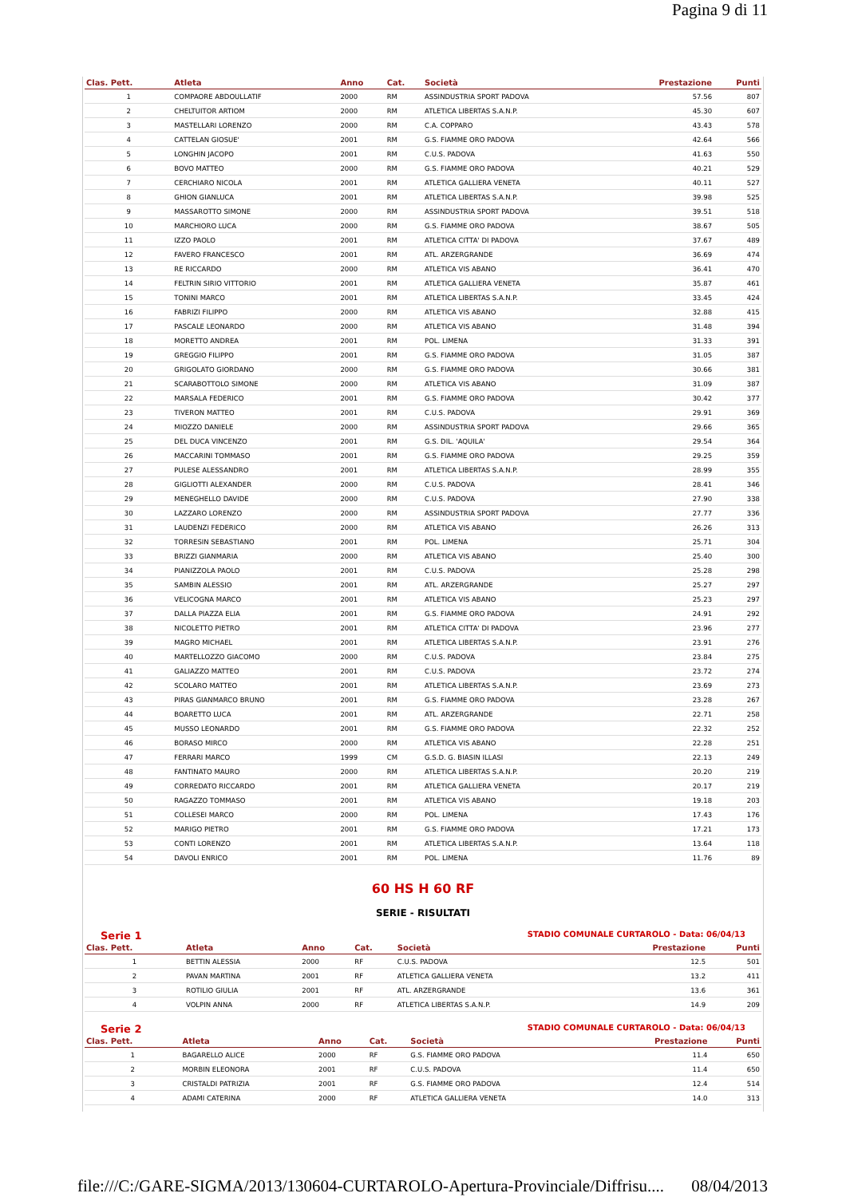Pagina 9 di 11
| Clas. Pett. | Atleta | Anno | Cat. | Società | Prestazione | Punti |
| --- | --- | --- | --- | --- | --- | --- |
| 1 | COMPAORE ABDOULLATIF | 2000 | RM | ASSINDUSTRIA SPORT PADOVA | 57.56 | 807 |
| 2 | CHELTUITOR ARTIOM | 2000 | RM | ATLETICA LIBERTAS S.A.N.P. | 45.30 | 607 |
| 3 | MASTELLARI LORENZO | 2000 | RM | C.A. COPPARO | 43.43 | 578 |
| 4 | CATTELAN GIOSUE' | 2001 | RM | G.S. FIAMME ORO PADOVA | 42.64 | 566 |
| 5 | LONGHIN JACOPO | 2001 | RM | C.U.S. PADOVA | 41.63 | 550 |
| 6 | BOVO MATTEO | 2000 | RM | G.S. FIAMME ORO PADOVA | 40.21 | 529 |
| 7 | CERCHIARO NICOLA | 2001 | RM | ATLETICA GALLIERA VENETA | 40.11 | 527 |
| 8 | GHION GIANLUCA | 2001 | RM | ATLETICA LIBERTAS S.A.N.P. | 39.98 | 525 |
| 9 | MASSAROTTO SIMONE | 2000 | RM | ASSINDUSTRIA SPORT PADOVA | 39.51 | 518 |
| 10 | MARCHIORO LUCA | 2000 | RM | G.S. FIAMME ORO PADOVA | 38.67 | 505 |
| 11 | IZZO PAOLO | 2001 | RM | ATLETICA CITTA' DI PADOVA | 37.67 | 489 |
| 12 | FAVERO FRANCESCO | 2001 | RM | ATL. ARZERGRANDE | 36.69 | 474 |
| 13 | RE RICCARDO | 2000 | RM | ATLETICA VIS ABANO | 36.41 | 470 |
| 14 | FELTRIN SIRIO VITTORIO | 2001 | RM | ATLETICA GALLIERA VENETA | 35.87 | 461 |
| 15 | TONINI MARCO | 2001 | RM | ATLETICA LIBERTAS S.A.N.P. | 33.45 | 424 |
| 16 | FABRIZI FILIPPO | 2000 | RM | ATLETICA VIS ABANO | 32.88 | 415 |
| 17 | PASCALE LEONARDO | 2000 | RM | ATLETICA VIS ABANO | 31.48 | 394 |
| 18 | MORETTO ANDREA | 2001 | RM | POL. LIMENA | 31.33 | 391 |
| 19 | GREGGIO FILIPPO | 2001 | RM | G.S. FIAMME ORO PADOVA | 31.05 | 387 |
| 20 | GRIGOLATO GIORDANO | 2000 | RM | G.S. FIAMME ORO PADOVA | 30.66 | 381 |
| 21 | SCARABOTTOLO SIMONE | 2000 | RM | ATLETICA VIS ABANO | 31.09 | 387 |
| 22 | MARSALA FEDERICO | 2001 | RM | G.S. FIAMME ORO PADOVA | 30.42 | 377 |
| 23 | TIVERON MATTEO | 2001 | RM | C.U.S. PADOVA | 29.91 | 369 |
| 24 | MIOZZO DANIELE | 2000 | RM | ASSINDUSTRIA SPORT PADOVA | 29.66 | 365 |
| 25 | DEL DUCA VINCENZO | 2001 | RM | G.S. DIL. 'AQUILA' | 29.54 | 364 |
| 26 | MACCARINI TOMMASO | 2001 | RM | G.S. FIAMME ORO PADOVA | 29.25 | 359 |
| 27 | PULESE ALESSANDRO | 2001 | RM | ATLETICA LIBERTAS S.A.N.P. | 28.99 | 355 |
| 28 | GIGLIOTTI ALEXANDER | 2000 | RM | C.U.S. PADOVA | 28.41 | 346 |
| 29 | MENEGHELLO DAVIDE | 2000 | RM | C.U.S. PADOVA | 27.90 | 338 |
| 30 | LAZZARO LORENZO | 2000 | RM | ASSINDUSTRIA SPORT PADOVA | 27.77 | 336 |
| 31 | LAUDENZI FEDERICO | 2000 | RM | ATLETICA VIS ABANO | 26.26 | 313 |
| 32 | TORRESIN SEBASTIANO | 2001 | RM | POL. LIMENA | 25.71 | 304 |
| 33 | BRIZZI GIANMARIA | 2000 | RM | ATLETICA VIS ABANO | 25.40 | 300 |
| 34 | PIANIZZOLA PAOLO | 2001 | RM | C.U.S. PADOVA | 25.28 | 298 |
| 35 | SAMBIN ALESSIO | 2001 | RM | ATL. ARZERGRANDE | 25.27 | 297 |
| 36 | VELICOGNA MARCO | 2001 | RM | ATLETICA VIS ABANO | 25.23 | 297 |
| 37 | DALLA PIAZZA ELIA | 2001 | RM | G.S. FIAMME ORO PADOVA | 24.91 | 292 |
| 38 | NICOLETTO PIETRO | 2001 | RM | ATLETICA CITTA' DI PADOVA | 23.96 | 277 |
| 39 | MAGRO MICHAEL | 2001 | RM | ATLETICA LIBERTAS S.A.N.P. | 23.91 | 276 |
| 40 | MARTELLOZZO GIACOMO | 2000 | RM | C.U.S. PADOVA | 23.84 | 275 |
| 41 | GALIAZZO MATTEO | 2001 | RM | C.U.S. PADOVA | 23.72 | 274 |
| 42 | SCOLARO MATTEO | 2001 | RM | ATLETICA LIBERTAS S.A.N.P. | 23.69 | 273 |
| 43 | PIRAS GIANMARCO BRUNO | 2001 | RM | G.S. FIAMME ORO PADOVA | 23.28 | 267 |
| 44 | BOARETTO LUCA | 2001 | RM | ATL. ARZERGRANDE | 22.71 | 258 |
| 45 | MUSSO LEONARDO | 2001 | RM | G.S. FIAMME ORO PADOVA | 22.32 | 252 |
| 46 | BORASO MIRCO | 2000 | RM | ATLETICA VIS ABANO | 22.28 | 251 |
| 47 | FERRARI MARCO | 1999 | CM | G.S.D. G. BIASIN ILLASI | 22.13 | 249 |
| 48 | FANTINATO MAURO | 2000 | RM | ATLETICA LIBERTAS S.A.N.P. | 20.20 | 219 |
| 49 | CORREDATO RICCARDO | 2001 | RM | ATLETICA GALLIERA VENETA | 20.17 | 219 |
| 50 | RAGAZZO TOMMASO | 2001 | RM | ATLETICA VIS ABANO | 19.18 | 203 |
| 51 | COLLESEI MARCO | 2000 | RM | POL. LIMENA | 17.43 | 176 |
| 52 | MARIGO PIETRO | 2001 | RM | G.S. FIAMME ORO PADOVA | 17.21 | 173 |
| 53 | CONTI LORENZO | 2001 | RM | ATLETICA LIBERTAS S.A.N.P. | 13.64 | 118 |
| 54 | DAVOLI ENRICO | 2001 | RM | POL. LIMENA | 11.76 | 89 |
60 HS H 60 RF
SERIE - RISULTATI
Serie 1 STADIO COMUNALE CURTAROLO - Data: 06/04/13
| Clas. Pett. | Atleta | Anno | Cat. | Società | Prestazione | Punti |
| --- | --- | --- | --- | --- | --- | --- |
| 1 | BETTIN ALESSIA | 2000 | RF | C.U.S. PADOVA | 12.5 | 501 |
| 2 | PAVAN MARTINA | 2001 | RF | ATLETICA GALLIERA VENETA | 13.2 | 411 |
| 3 | ROTILIO GIULIA | 2001 | RF | ATL. ARZERGRANDE | 13.6 | 361 |
| 4 | VOLPIN ANNA | 2000 | RF | ATLETICA LIBERTAS S.A.N.P. | 14.9 | 209 |
Serie 2 STADIO COMUNALE CURTAROLO - Data: 06/04/13
| Clas. Pett. | Atleta | Anno | Cat. | Società | Prestazione | Punti |
| --- | --- | --- | --- | --- | --- | --- |
| 1 | BAGARELLO ALICE | 2000 | RF | G.S. FIAMME ORO PADOVA | 11.4 | 650 |
| 2 | MORBIN ELEONORA | 2001 | RF | C.U.S. PADOVA | 11.4 | 650 |
| 3 | CRISTALDI PATRIZIA | 2001 | RF | G.S. FIAMME ORO PADOVA | 12.4 | 514 |
| 4 | ADAMI CATERINA | 2000 | RF | ATLETICA GALLIERA VENETA | 14.0 | 313 |
file:///C:/GARE-SIGMA/2013/130604-CURTAROLO-Apertura-Provinciale/Diffrisu.... 08/04/2013